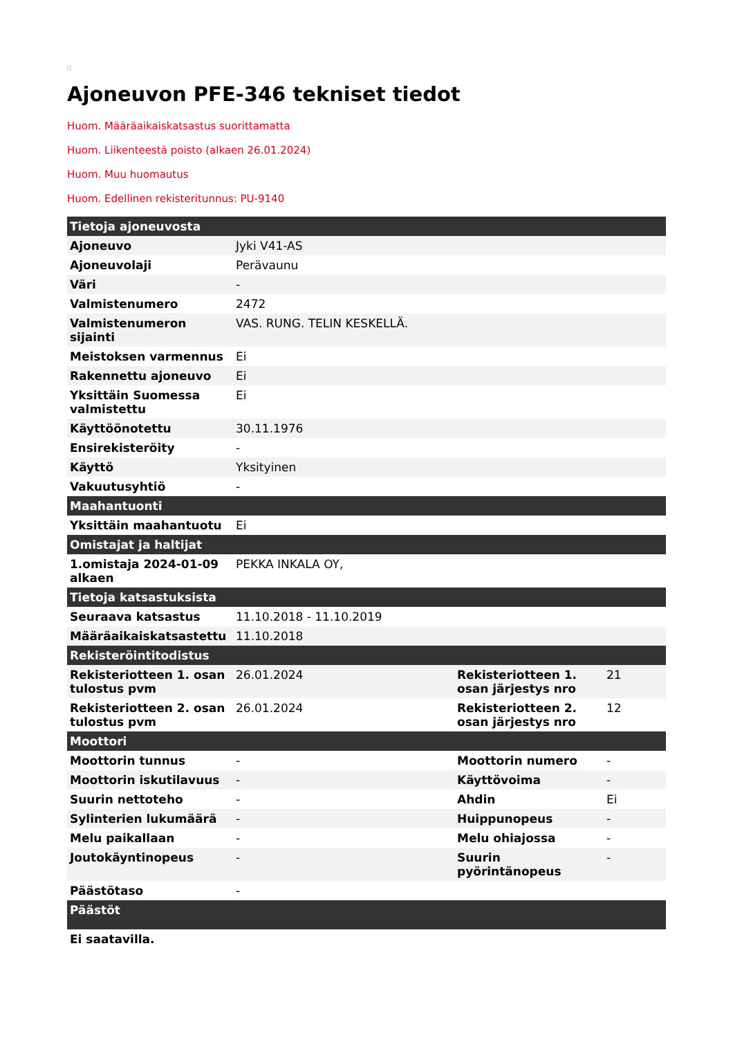Ajoneuvon PFE-346 tekniset tiedot
Huom. Määräaikaiskatsastus suorittamatta
Huom. Liikenteestä poisto (alkaen 26.01.2024)
Huom. Muu huomautus
Huom. Edellinen rekisteritunnus: PU-9140
| Tietoja ajoneuvosta | | | |
| --- | --- | --- | --- |
| Ajoneuvo | Jyki V41-AS | | |
| Ajoneuvolaji | Perävaunu | | |
| Väri | - | | |
| Valmistenumero | 2472 | | |
| Valmistenumeron sijainti | VAS. RUNG. TELIN KESKELLÄ. | | |
| Meistoksen varmennus | Ei | | |
| Rakennettu ajoneuvo | Ei | | |
| Yksittäin Suomessa valmistettu | Ei | | |
| Käyttöönotettu | 30.11.1976 | | |
| Ensirekisteröity | - | | |
| Käyttö | Yksityinen | | |
| Vakuutusyhtiö | - | | |
| Maahantuonti | | | |
| Yksittäin maahantuotu | Ei | | |
| Omistajat ja haltijat | | | |
| 1.omistaja 2024-01-09 alkaen | PEKKA INKALA OY, | | |
| Tietoja katsastuksista | | | |
| Seuraava katsastus | 11.10.2018 - 11.10.2019 | | |
| Määräaikaiskatsastettu | 11.10.2018 | | |
| Rekisteröintitodistus | | | |
| Rekisteriotteen 1. osan tulostus pvm | 26.01.2024 | Rekisteriotteen 1. osan järjestys nro | 21 |
| Rekisteriotteen 2. osan tulostus pvm | 26.01.2024 | Rekisteriotteen 2. osan järjestys nro | 12 |
| Moottori | | | |
| Moottorin tunnus | - | Moottorin numero | - |
| Moottorin iskutilavuus | - | Käyttövoima | - |
| Suurin nettoteho | - | Ahdin | Ei |
| Sylinterien lukumäärä | - | Huippunopeus | - |
| Melu paikallaan | - | Melu ohiajossa | - |
| Joutokäyntinopeus | - | Suurin pyörintänopeus | - |
| Päästötaso | - | | |
| Päästöt | | | |
| Ei saatavilla. | | | |